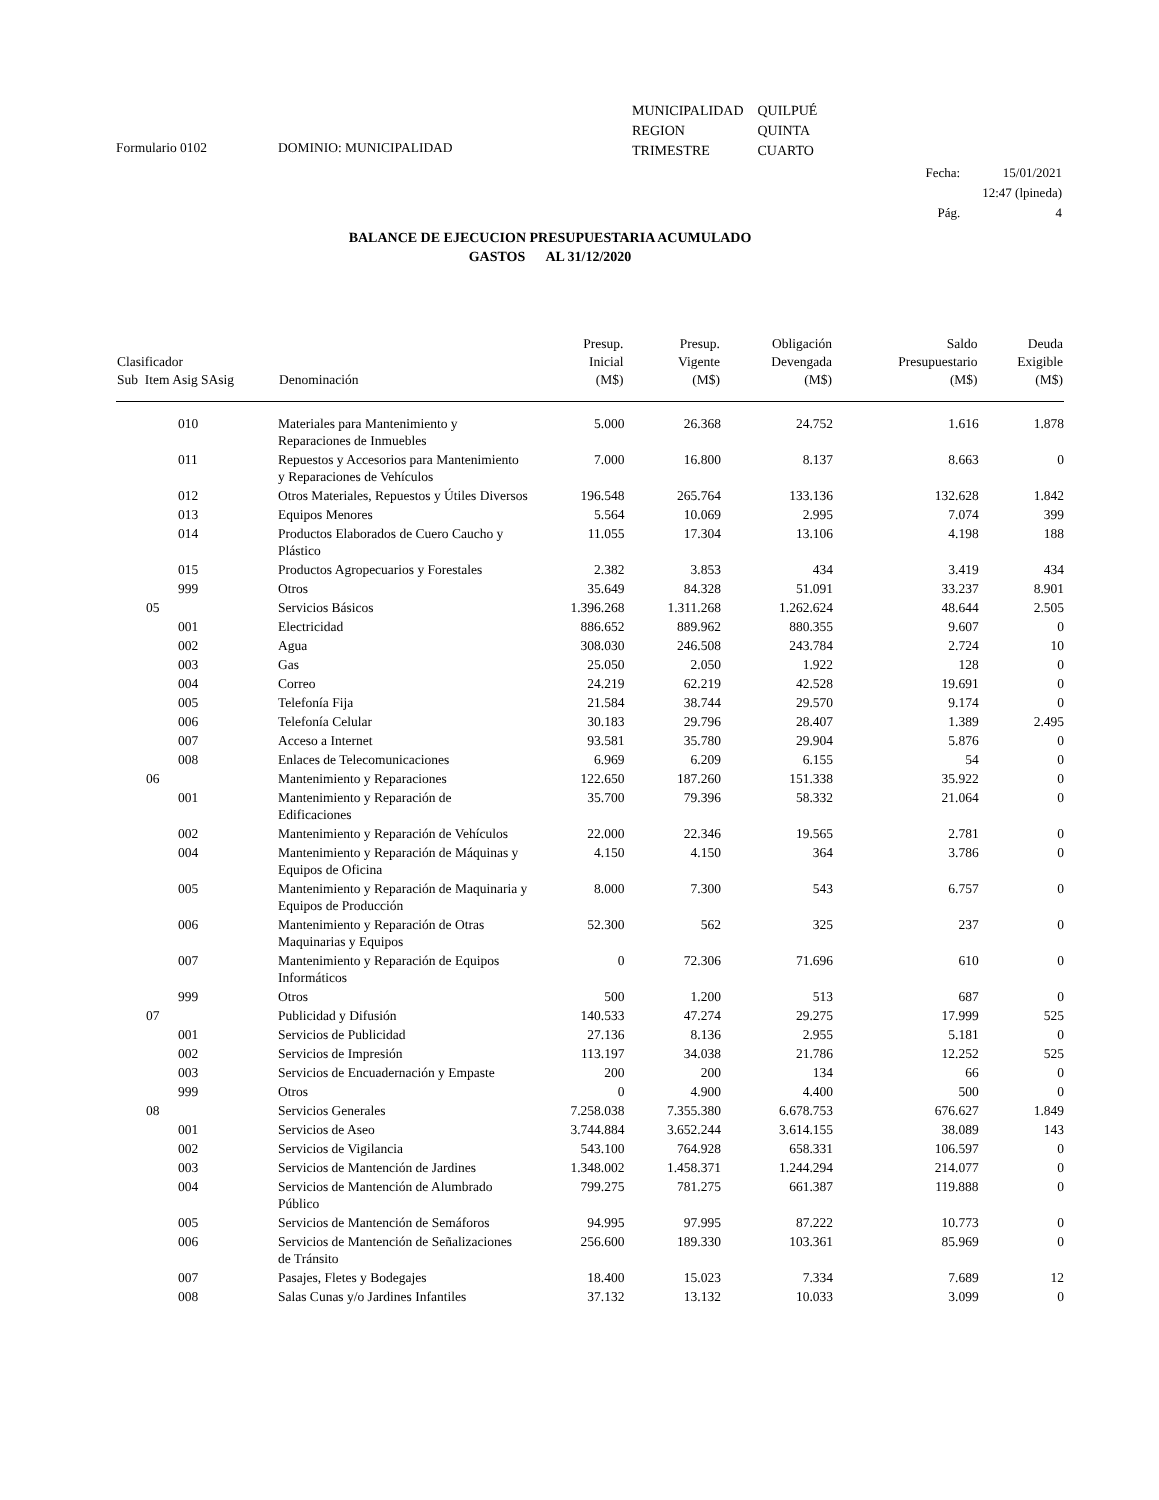Formulario 0102 DOMINIO: MUNICIPALIDAD
| MUNICIPALIDAD | QUILPUÉ |
| REGION | QUINTA |
| TRIMESTRE | CUARTO |
| Fecha: | 15/01/2021 |
| | 12:47 (lpineda) |
| Pág. | 4 |
BALANCE DE EJECUCION PRESUPUESTARIA ACUMULADO
GASTOS AL 31/12/2020
| Clasificador Sub Item Asig SAsig | Denominación | Presup. Inicial (M$) | Presup. Vigente (M$) | Obligación Devengada (M$) | Saldo Presupuestario (M$) | Deuda Exigible (M$) |
| --- | --- | --- | --- | --- | --- | --- |
| 010 | Materiales para Mantenimiento y Reparaciones de Inmuebles | 5.000 | 26.368 | 24.752 | 1.616 | 1.878 |
| 011 | Repuestos y Accesorios para Mantenimiento y Reparaciones de Vehículos | 7.000 | 16.800 | 8.137 | 8.663 | 0 |
| 012 | Otros Materiales, Repuestos y Útiles Diversos | 196.548 | 265.764 | 133.136 | 132.628 | 1.842 |
| 013 | Equipos Menores | 5.564 | 10.069 | 2.995 | 7.074 | 399 |
| 014 | Productos Elaborados de Cuero Caucho y Plástico | 11.055 | 17.304 | 13.106 | 4.198 | 188 |
| 015 | Productos Agropecuarios y Forestales | 2.382 | 3.853 | 434 | 3.419 | 434 |
| 999 | Otros | 35.649 | 84.328 | 51.091 | 33.237 | 8.901 |
| 05 | Servicios Básicos | 1.396.268 | 1.311.268 | 1.262.624 | 48.644 | 2.505 |
| 001 | Electricidad | 886.652 | 889.962 | 880.355 | 9.607 | 0 |
| 002 | Agua | 308.030 | 246.508 | 243.784 | 2.724 | 10 |
| 003 | Gas | 25.050 | 2.050 | 1.922 | 128 | 0 |
| 004 | Correo | 24.219 | 62.219 | 42.528 | 19.691 | 0 |
| 005 | Telefonía Fija | 21.584 | 38.744 | 29.570 | 9.174 | 0 |
| 006 | Telefonía Celular | 30.183 | 29.796 | 28.407 | 1.389 | 2.495 |
| 007 | Acceso a Internet | 93.581 | 35.780 | 29.904 | 5.876 | 0 |
| 008 | Enlaces de Telecomunicaciones | 6.969 | 6.209 | 6.155 | 54 | 0 |
| 06 | Mantenimiento y Reparaciones | 122.650 | 187.260 | 151.338 | 35.922 | 0 |
| 001 | Mantenimiento y Reparación de Edificaciones | 35.700 | 79.396 | 58.332 | 21.064 | 0 |
| 002 | Mantenimiento y Reparación de Vehículos | 22.000 | 22.346 | 19.565 | 2.781 | 0 |
| 004 | Mantenimiento y Reparación de Máquinas y Equipos de Oficina | 4.150 | 4.150 | 364 | 3.786 | 0 |
| 005 | Mantenimiento y Reparación de Maquinaria y Equipos de Producción | 8.000 | 7.300 | 543 | 6.757 | 0 |
| 006 | Mantenimiento y Reparación de Otras Maquinarias y Equipos | 52.300 | 562 | 325 | 237 | 0 |
| 007 | Mantenimiento y Reparación de Equipos Informáticos | 0 | 72.306 | 71.696 | 610 | 0 |
| 999 | Otros | 500 | 1.200 | 513 | 687 | 0 |
| 07 | Publicidad y Difusión | 140.533 | 47.274 | 29.275 | 17.999 | 525 |
| 001 | Servicios de Publicidad | 27.136 | 8.136 | 2.955 | 5.181 | 0 |
| 002 | Servicios de Impresión | 113.197 | 34.038 | 21.786 | 12.252 | 525 |
| 003 | Servicios de Encuadernación y Empaste | 200 | 200 | 134 | 66 | 0 |
| 999 | Otros | 0 | 4.900 | 4.400 | 500 | 0 |
| 08 | Servicios Generales | 7.258.038 | 7.355.380 | 6.678.753 | 676.627 | 1.849 |
| 001 | Servicios de Aseo | 3.744.884 | 3.652.244 | 3.614.155 | 38.089 | 143 |
| 002 | Servicios de Vigilancia | 543.100 | 764.928 | 658.331 | 106.597 | 0 |
| 003 | Servicios de Mantención de Jardines | 1.348.002 | 1.458.371 | 1.244.294 | 214.077 | 0 |
| 004 | Servicios de Mantención de Alumbrado Público | 799.275 | 781.275 | 661.387 | 119.888 | 0 |
| 005 | Servicios de Mantención de Semáforos | 94.995 | 97.995 | 87.222 | 10.773 | 0 |
| 006 | Servicios de Mantención de Señalizaciones de Tránsito | 256.600 | 189.330 | 103.361 | 85.969 | 0 |
| 007 | Pasajes, Fletes y Bodegajes | 18.400 | 15.023 | 7.334 | 7.689 | 12 |
| 008 | Salas Cunas y/o Jardines Infantiles | 37.132 | 13.132 | 10.033 | 3.099 | 0 |